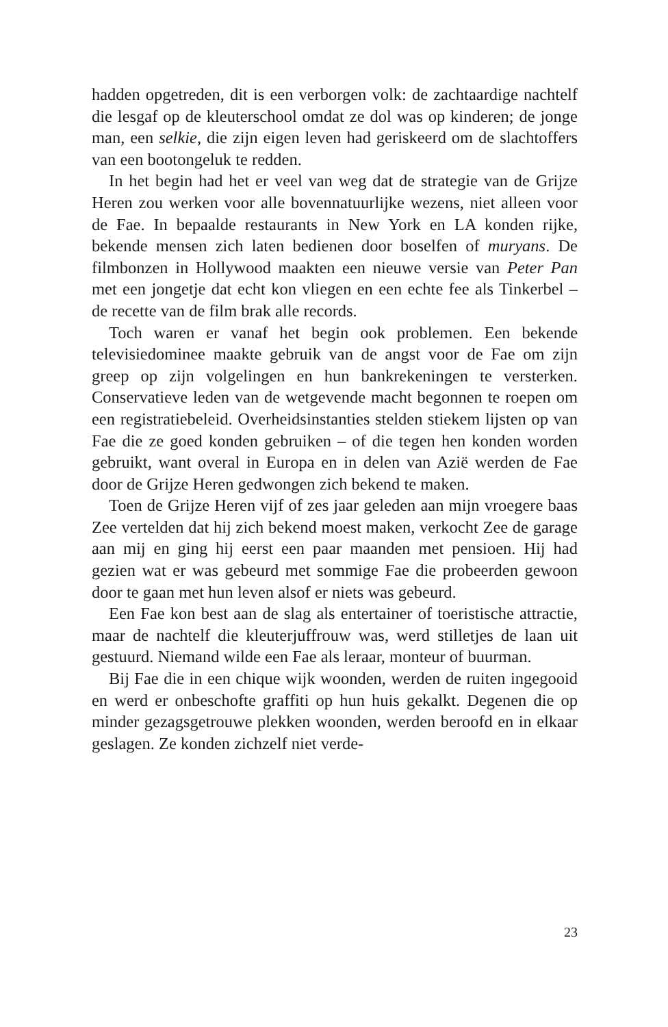hadden opgetreden, dit is een verborgen volk: de zachtaardige nachtelf die lesgaf op de kleuterschool omdat ze dol was op kinderen; de jonge man, een selkie, die zijn eigen leven had geriskeerd om de slachtoffers van een bootongeluk te redden.
In het begin had het er veel van weg dat de strategie van de Grijze Heren zou werken voor alle bovennatuurlijke wezens, niet alleen voor de Fae. In bepaalde restaurants in New York en LA konden rijke, bekende mensen zich laten bedienen door boselfen of muryans. De filmbonzen in Hollywood maakten een nieuwe versie van Peter Pan met een jongetje dat echt kon vliegen en een echte fee als Tinkerbel – de recette van de film brak alle records.
Toch waren er vanaf het begin ook problemen. Een bekende televisiedominee maakte gebruik van de angst voor de Fae om zijn greep op zijn volgelingen en hun bankrekeningen te versterken. Conservatieve leden van de wetgevende macht begonnen te roepen om een registratiebeleid. Overheidsinstanties stelden stiekem lijsten op van Fae die ze goed konden gebruiken – of die tegen hen konden worden gebruikt, want overal in Europa en in delen van Azië werden de Fae door de Grijze Heren gedwongen zich bekend te maken.
Toen de Grijze Heren vijf of zes jaar geleden aan mijn vroegere baas Zee vertelden dat hij zich bekend moest maken, verkocht Zee de garage aan mij en ging hij eerst een paar maanden met pensioen. Hij had gezien wat er was gebeurd met sommige Fae die probeerden gewoon door te gaan met hun leven alsof er niets was gebeurd.
Een Fae kon best aan de slag als entertainer of toeristische attractie, maar de nachtelf die kleuterjuffrouw was, werd stilletjes de laan uit gestuurd. Niemand wilde een Fae als leraar, monteur of buurman.
Bij Fae die in een chique wijk woonden, werden de ruiten ingegooid en werd er onbeschofte graffiti op hun huis gekalkt. Degenen die op minder gezagsgetrouwe plekken woonden, werden beroofd en in elkaar geslagen. Ze konden zichzelf niet verde-
23